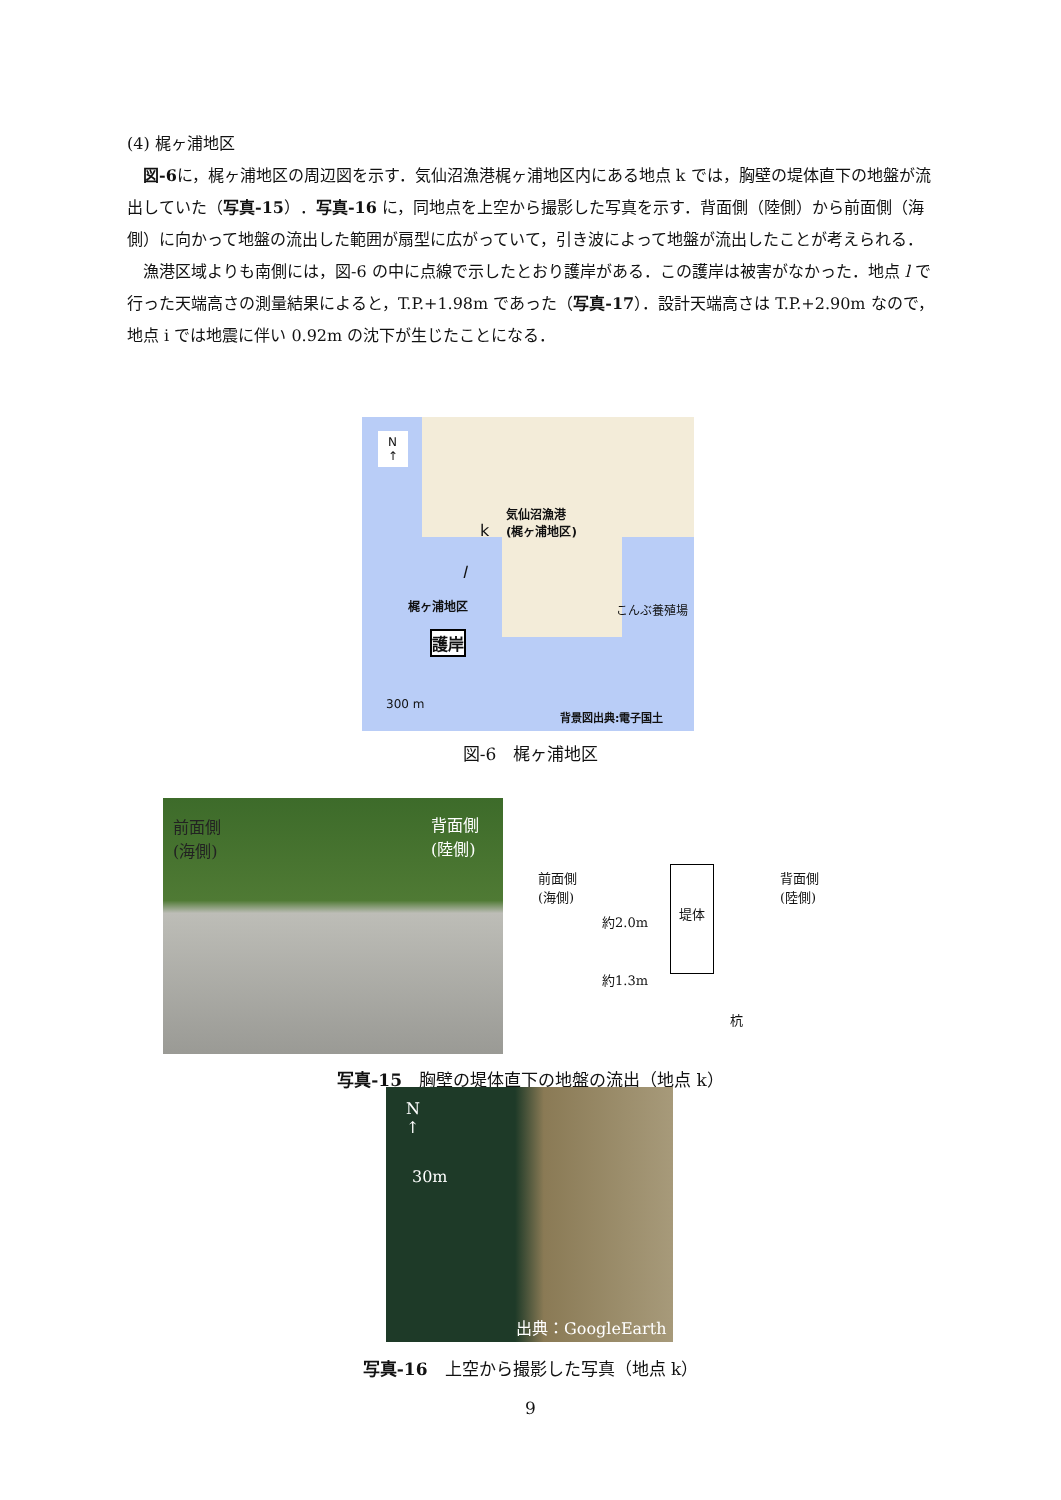(4) 梶ヶ浦地区
図-6に，梶ヶ浦地区の周辺図を示す．気仙沼漁港梶ヶ浦地区内にある地点 k では，胸壁の堤体直下の地盤が流出していた（写真-15）．写真-16 に，同地点を上空から撮影した写真を示す．背面側（陸側）から前面側（海側）に向かって地盤の流出した範囲が扇型に広がっていて，引き波によって地盤が流出したことが考えられる．
漁港区域よりも南側には，図-6 の中に点線で示したとおり護岸がある．この護岸は被害がなかった．地点 l で行った天端高さの測量結果によると，T.P.+1.98m であった（写真-17）．設計天端高さは T.P.+2.90m なので，地点 i では地震に伴い 0.92m の沈下が生じたことになる．
N
↑
気仙沼漁港
(梶ヶ浦地区)
k
l
梶ヶ浦地区
護岸
こんぶ養殖場
300 m
背景図出典:電子国土
図-6　梶ヶ浦地区
前面側
(海側)
背面側
(陸側)
前面側
(海側)
背面側
(陸側)
約2.0m
堤体
約1.3m
杭
写真-15　胸壁の堤体直下の地盤の流出（地点 k）
N
↑
30m
出典：GoogleEarth
写真-16　上空から撮影した写真（地点 k）
9